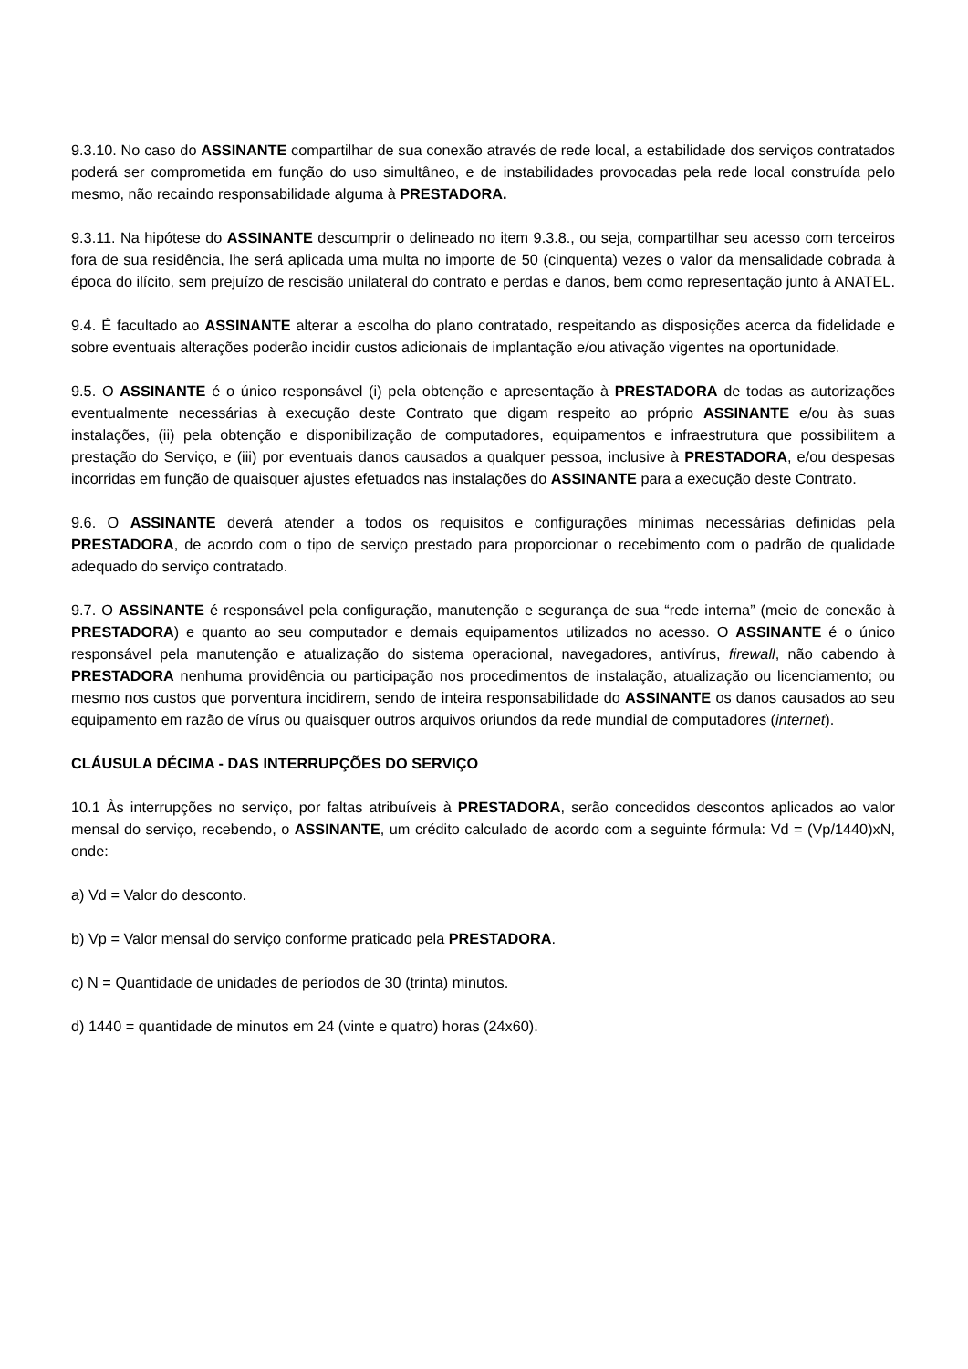9.3.10. No caso do ASSINANTE compartilhar de sua conexão através de rede local, a estabilidade dos serviços contratados poderá ser comprometida em função do uso simultâneo, e de instabilidades provocadas pela rede local construída pelo mesmo, não recaindo responsabilidade alguma à PRESTADORA.
9.3.11. Na hipótese do ASSINANTE descumprir o delineado no item 9.3.8., ou seja, compartilhar seu acesso com terceiros fora de sua residência, lhe será aplicada uma multa no importe de 50 (cinquenta) vezes o valor da mensalidade cobrada à época do ilícito, sem prejuízo de rescisão unilateral do contrato e perdas e danos, bem como representação junto à ANATEL.
9.4. É facultado ao ASSINANTE alterar a escolha do plano contratado, respeitando as disposições acerca da fidelidade e sobre eventuais alterações poderão incidir custos adicionais de implantação e/ou ativação vigentes na oportunidade.
9.5. O ASSINANTE é o único responsável (i) pela obtenção e apresentação à PRESTADORA de todas as autorizações eventualmente necessárias à execução deste Contrato que digam respeito ao próprio ASSINANTE e/ou às suas instalações, (ii) pela obtenção e disponibilização de computadores, equipamentos e infraestrutura que possibilitem a prestação do Serviço, e (iii) por eventuais danos causados a qualquer pessoa, inclusive à PRESTADORA, e/ou despesas incorridas em função de quaisquer ajustes efetuados nas instalações do ASSINANTE para a execução deste Contrato.
9.6. O ASSINANTE deverá atender a todos os requisitos e configurações mínimas necessárias definidas pela PRESTADORA, de acordo com o tipo de serviço prestado para proporcionar o recebimento com o padrão de qualidade adequado do serviço contratado.
9.7. O ASSINANTE é responsável pela configuração, manutenção e segurança de sua “rede interna” (meio de conexão à PRESTADORA) e quanto ao seu computador e demais equipamentos utilizados no acesso. O ASSINANTE é o único responsável pela manutenção e atualização do sistema operacional, navegadores, antivírus, firewall, não cabendo à PRESTADORA nenhuma providência ou participação nos procedimentos de instalação, atualização ou licenciamento; ou mesmo nos custos que porventura incidirem, sendo de inteira responsabilidade do ASSINANTE os danos causados ao seu equipamento em razão de vírus ou quaisquer outros arquivos oriundos da rede mundial de computadores (internet).
CLÁUSULA DÉCIMA - DAS INTERRUPÇÕES DO SERVIÇO
10.1 Às interrupções no serviço, por faltas atribuíveis à PRESTADORA, serão concedidos descontos aplicados ao valor mensal do serviço, recebendo, o ASSINANTE, um crédito calculado de acordo com a seguinte fórmula: Vd = (Vp/1440)xN, onde:
a) Vd = Valor do desconto.
b) Vp = Valor mensal do serviço conforme praticado pela PRESTADORA.
c) N = Quantidade de unidades de períodos de 30 (trinta) minutos.
d) 1440 = quantidade de minutos em 24 (vinte e quatro) horas (24x60).